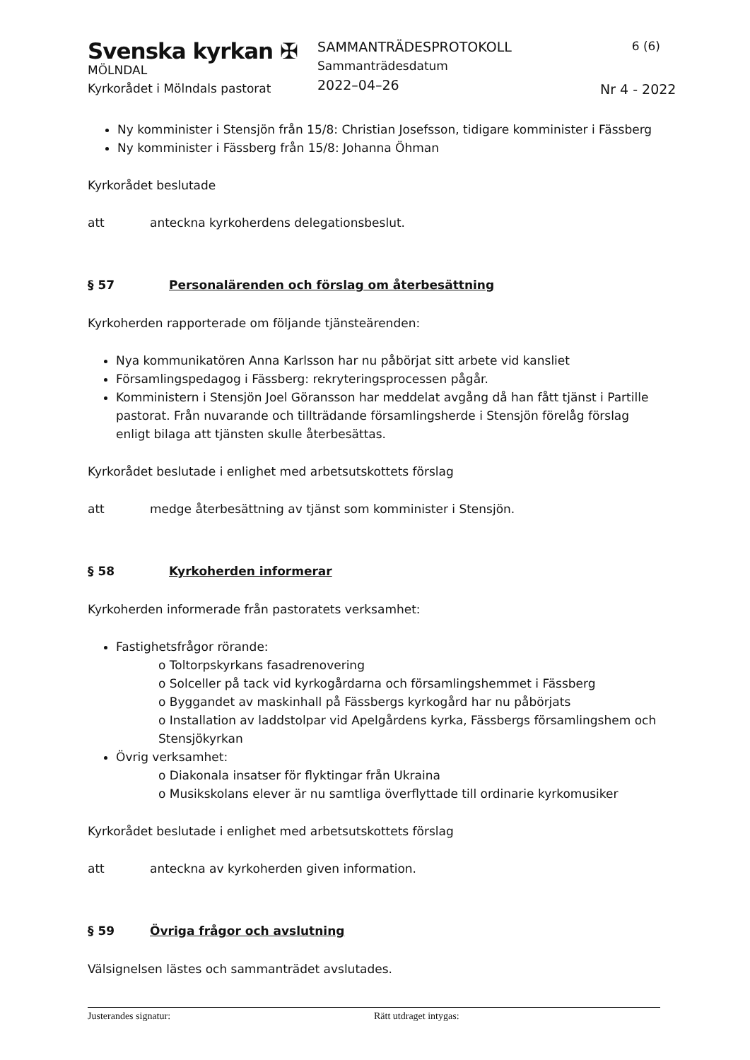Svenska kyrkan ✠
MÖLNDAL
Kyrkorådet i Mölndals pastorat
SAMMANTRÄDESPROTOKOLL
Sammanträdesdatum
2022–04–26
6 (6)
Nr 4 - 2022
Ny komminister i Stensjön från 15/8: Christian Josefsson, tidigare komminister i Fässberg
Ny komminister i Fässberg från 15/8: Johanna Öhman
Kyrkorådet beslutade
att anteckna kyrkoherdens delegationsbeslut.
§ 57 Personalärenden och förslag om återbesättning
Kyrkoherden rapporterade om följande tjänsteärenden:
Nya kommunikatören Anna Karlsson har nu påbörjat sitt arbete vid kansliet
Församlingspedagog i Fässberg: rekryteringsprocessen pågår.
Komministern i Stensjön Joel Göransson har meddelat avgång då han fått tjänst i Partille pastorat. Från nuvarande och tillträdande församlingsherde i Stensjön förelåg förslag enligt bilaga att tjänsten skulle återbesättas.
Kyrkorådet beslutade i enlighet med arbetsutskottets förslag
att medge återbesättning av tjänst som komminister i Stensjön.
§ 58 Kyrkoherden informerar
Kyrkoherden informerade från pastoratets verksamhet:
Fastighetsfrågor rörande:
o Toltorpskyrkans fasadrenovering
o Solceller på tack vid kyrkogårdarna och församlingshemmet i Fässberg
o Byggandet av maskinhall på Fässbergs kyrkogård har nu påbörjats
o Installation av laddstolpar vid Apelgårdens kyrka, Fässbergs församlingshem och Stensjökyrkan
Övrig verksamhet:
o Diakonala insatser för flyktingar från Ukraina
o Musikskolans elever är nu samtliga överflyttade till ordinarie kyrkomusiker
Kyrkorådet beslutade i enlighet med arbetsutskottets förslag
att anteckna av kyrkoherden given information.
§ 59 Övriga frågor och avslutning
Välsignelsen lästes och sammanträdet avslutades.
Justerandes signatur: Rätt utdraget intygas: